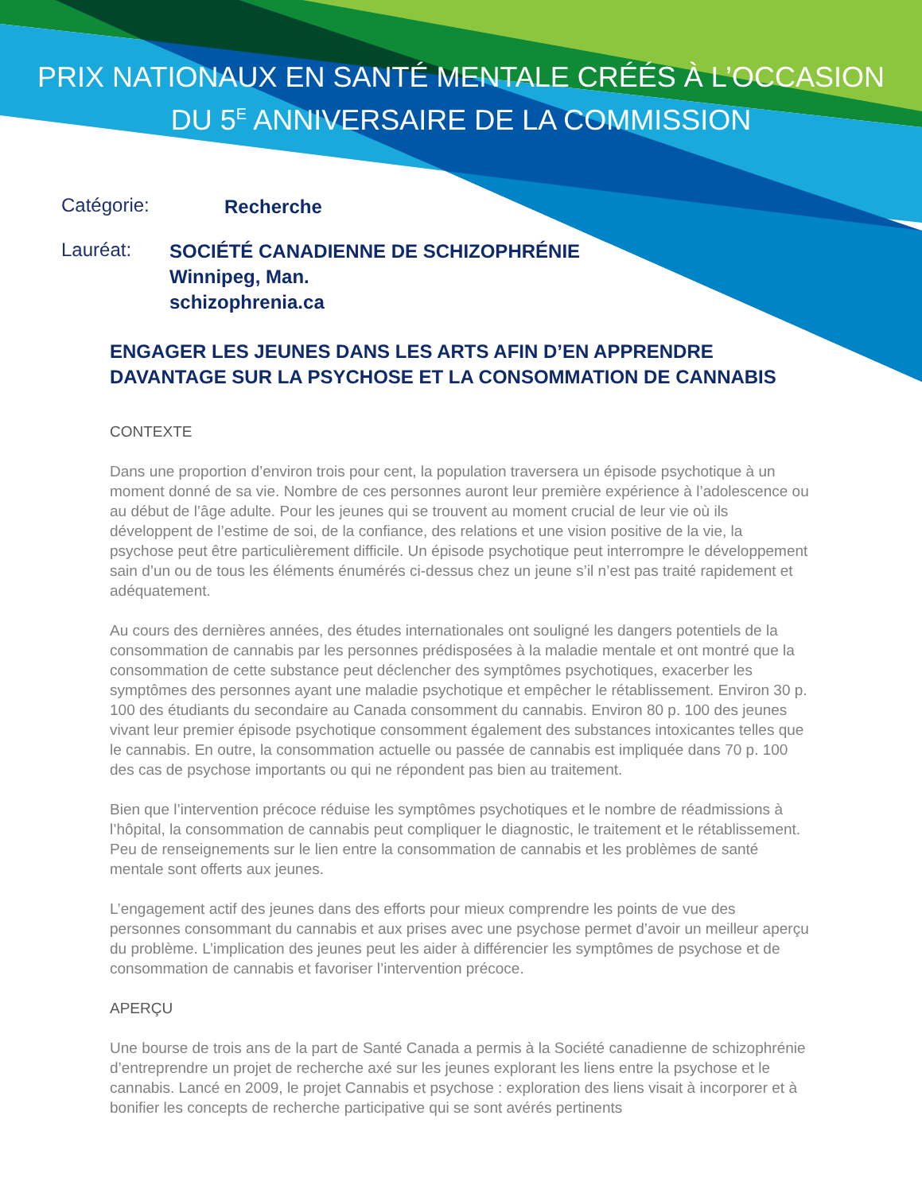PRIX NATIONAUX EN SANTÉ MENTALE CRÉÉS À L’OCCASION
DU 5<sup>E</sup> ANNIVERSAIRE DE LA COMMISSION
Catégorie: Recherche
Lauréat: SOCIÉTÉ CANADIENNE DE SCHIZOPHRÉNIE
Winnipeg, Man.
schizophrenia.ca
ENGAGER LES JEUNES DANS LES ARTS AFIN D’EN APPRENDRE DAVANTAGE SUR LA PSYCHOSE ET LA CONSOMMATION DE CANNABIS
CONTEXTE
Dans une proportion d’environ trois pour cent, la population traversera un épisode psychotique à un moment donné de sa vie. Nombre de ces personnes auront leur première expérience à l’adolescence ou au début de l’âge adulte. Pour les jeunes qui se trouvent au moment crucial de leur vie où ils développent de l’estime de soi, de la confiance, des relations et une vision positive de la vie, la psychose peut être particulièrement difficile. Un épisode psychotique peut interrompre le développement sain d’un ou de tous les éléments énumérés ci-dessus chez un jeune s’il n’est pas traité rapidement et adéquatement.
Au cours des dernières années, des études internationales ont souligné les dangers potentiels de la consommation de cannabis par les personnes prédisposées à la maladie mentale et ont montré que la consommation de cette substance peut déclencher des symptômes psychotiques, exacerber les symptômes des personnes ayant une maladie psychotique et empêcher le rétablissement. Environ 30 p. 100 des étudiants du secondaire au Canada consomment du cannabis. Environ 80 p. 100 des jeunes vivant leur premier épisode psychotique consomment également des substances intoxicantes telles que le cannabis. En outre, la consommation actuelle ou passée de cannabis est impliquée dans 70 p. 100 des cas de psychose importants ou qui ne répondent pas bien au traitement.
Bien que l’intervention précoce réduise les symptômes psychotiques et le nombre de réadmissions à l’hôpital, la consommation de cannabis peut compliquer le diagnostic, le traitement et le rétablissement. Peu de renseignements sur le lien entre la consommation de cannabis et les problèmes de santé mentale sont offerts aux jeunes.
L’engagement actif des jeunes dans des efforts pour mieux comprendre les points de vue des personnes consommant du cannabis et aux prises avec une psychose permet d’avoir un meilleur aperçu du problème. L’implication des jeunes peut les aider à différencier les symptômes de psychose et de consommation de cannabis et favoriser l’intervention précoce.
APERÇU
Une bourse de trois ans de la part de Santé Canada a permis à la Société canadienne de schizophrénie d’entreprendre un projet de recherche axé sur les jeunes explorant les liens entre la psychose et le cannabis. Lancé en 2009, le projet Cannabis et psychose : exploration des liens visait à incorporer et à bonifier les concepts de recherche participative qui se sont avérés pertinents